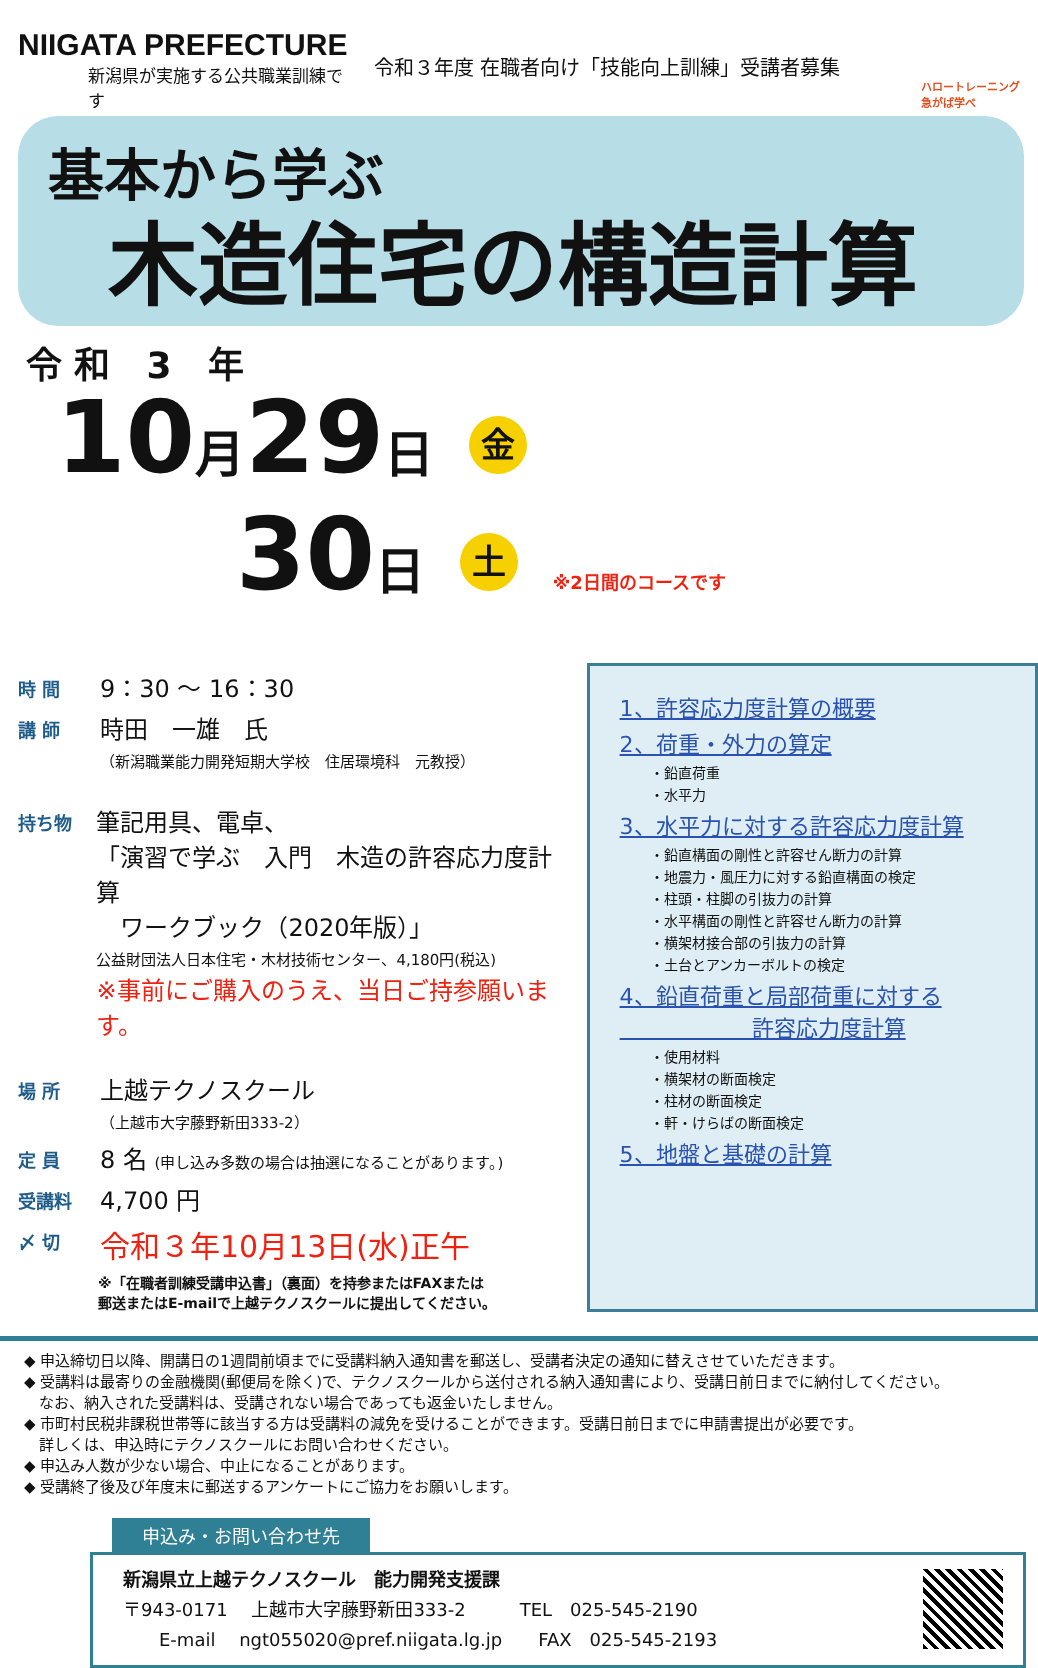NIIGATA PREFECTURE
新潟県が実施する公共職業訓練です
令和３年度 在職者向け「技能向上訓練」受講者募集
ハロートレーニング
急がば学べ
基本から学ぶ
木造住宅の構造計算
令和 3 年
10月29日 金
30日 土 ※2日間のコースです
時 間
9：30 ～ 16：30
講 師
時田　一雄　氏
（新潟職業能力開発短期大学校　住居環境科　元教授）
持ち物
筆記用具、電卓、
「演習で学ぶ　入門　木造の許容応力度計算
　ワークブック（2020年版）」
公益財団法人日本住宅・木材技術センター、4,180円(税込)
※事前にご購入のうえ、当日ご持参願います。
場 所
上越テクノスクール
（上越市大字藤野新田333-2）
定 員
8 名 (申し込み多数の場合は抽選になることがあります。)
受講料
4,700 円
〆 切
令和３年10月13日(水)正午
※「在職者訓練受講申込書」（裏面）を持参またはFAXまたは
郵送またはE-mailで上越テクノスクールに提出してください。
1、許容応力度計算の概要
2、荷重・外力の算定
・鉛直荷重
・水平力
3、水平力に対する許容応力度計算
・鉛直構面の剛性と許容せん断力の計算
・地震力・風圧力に対する鉛直構面の検定
・柱頭・柱脚の引抜力の計算
・水平構面の剛性と許容せん断力の計算
・横架材接合部の引抜力の計算
・土台とアンカーボルトの検定
4、鉛直荷重と局部荷重に対する
　　　　　　許容応力度計算
・使用材料
・横架材の断面検定
・柱材の断面検定
・軒・けらばの断面検定
5、地盤と基礎の計算
◆ 申込締切日以降、開講日の1週間前頃までに受講料納入通知書を郵送し、受講者決定の通知に替えさせていただきます。
◆ 受講料は最寄りの金融機関(郵便局を除く)で、テクノスクールから送付される納入通知書により、受講日前日までに納付してください。
　なお、納入された受講料は、受講されない場合であっても返金いたしません。
◆ 市町村民税非課税世帯等に該当する方は受講料の減免を受けることができます。受講日前日までに申請書提出が必要です。
　詳しくは、申込時にテクノスクールにお問い合わせください。
◆ 申込み人数が少ない場合、中止になることがあります。
◆ 受講終了後及び年度末に郵送するアンケートにご協力をお願いします。
申込み・お問い合わせ先
新潟県立上越テクノスクール　能力開発支援課
〒943-0171　 上越市大字藤野新田333-2　　　TEL　025-545-2190
　　E-mail　 ngt055020@pref.niigata.lg.jp　　FAX　025-545-2193